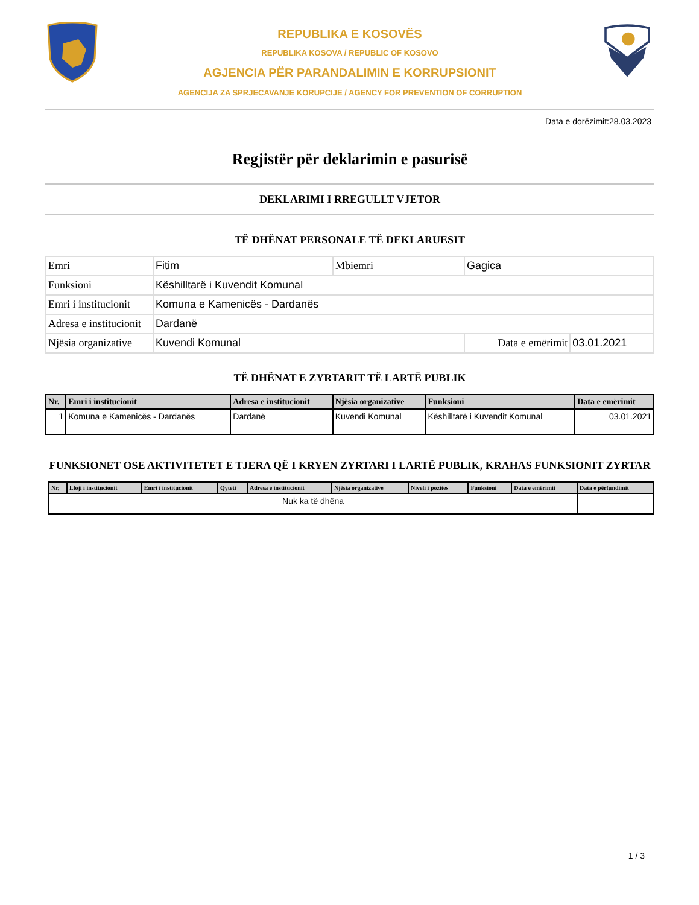REPUBLIKA E KOSOVËS
REPUBLIKA KOSOVA / REPUBLIC OF KOSOVO
AGJENCIA PËR PARANDALIMIN E KORRUPSIONIT
AGENCIJA ZA SPRJECAVANJE KORUPCIJE / AGENCY FOR PREVENTION OF CORRUPTION
Data e dorëzimit:28.03.2023
Regjistër për deklarimin e pasurisë
DEKLARIMI I RREGULLT VJETOR
TË DHËNAT PERSONALE TË DEKLARUESIT
| Emri | Fitim | Mbiemri | Gagica | |
| Funksioni | Këshilltarë i Kuvendit Komunal | | | |
| Emri i institucionit | Komuna e Kamenicës - Dardanës | | | |
| Adresa e institucionit | Dardanë | | | |
| Njësia organizative | Kuvendi Komunal | | Data e emërimit | 03.01.2021 |
TË DHËNAT E ZYRTARIT TË LARTË PUBLIK
| Nr. | Emri i institucionit | Adresa e institucionit | Njësia organizative | Funksioni | Data e emërimit |
| --- | --- | --- | --- | --- | --- |
| 1 | Komuna e Kamenicës - Dardanës | Dardanë | Kuvendi Komunal | Këshilltarë i Kuvendit Komunal | 03.01.2021 |
FUNKSIONET OSE AKTIVITETET E TJERA QË I KRYEN ZYRTARI I LARTË PUBLIK, KRAHAS FUNKSIONIT ZYRTAR
| Nr. | Lloji i institucionit | Emri i institucionit | Qyteti | Adresa e institucionit | Njësia organizative | Niveli i pozites | Funksioni | Data e emërimit | Data e përfundimit |
| --- | --- | --- | --- | --- | --- | --- | --- | --- | --- |
| Nuk ka të dhëna | | | | | | | | | |
1 / 3